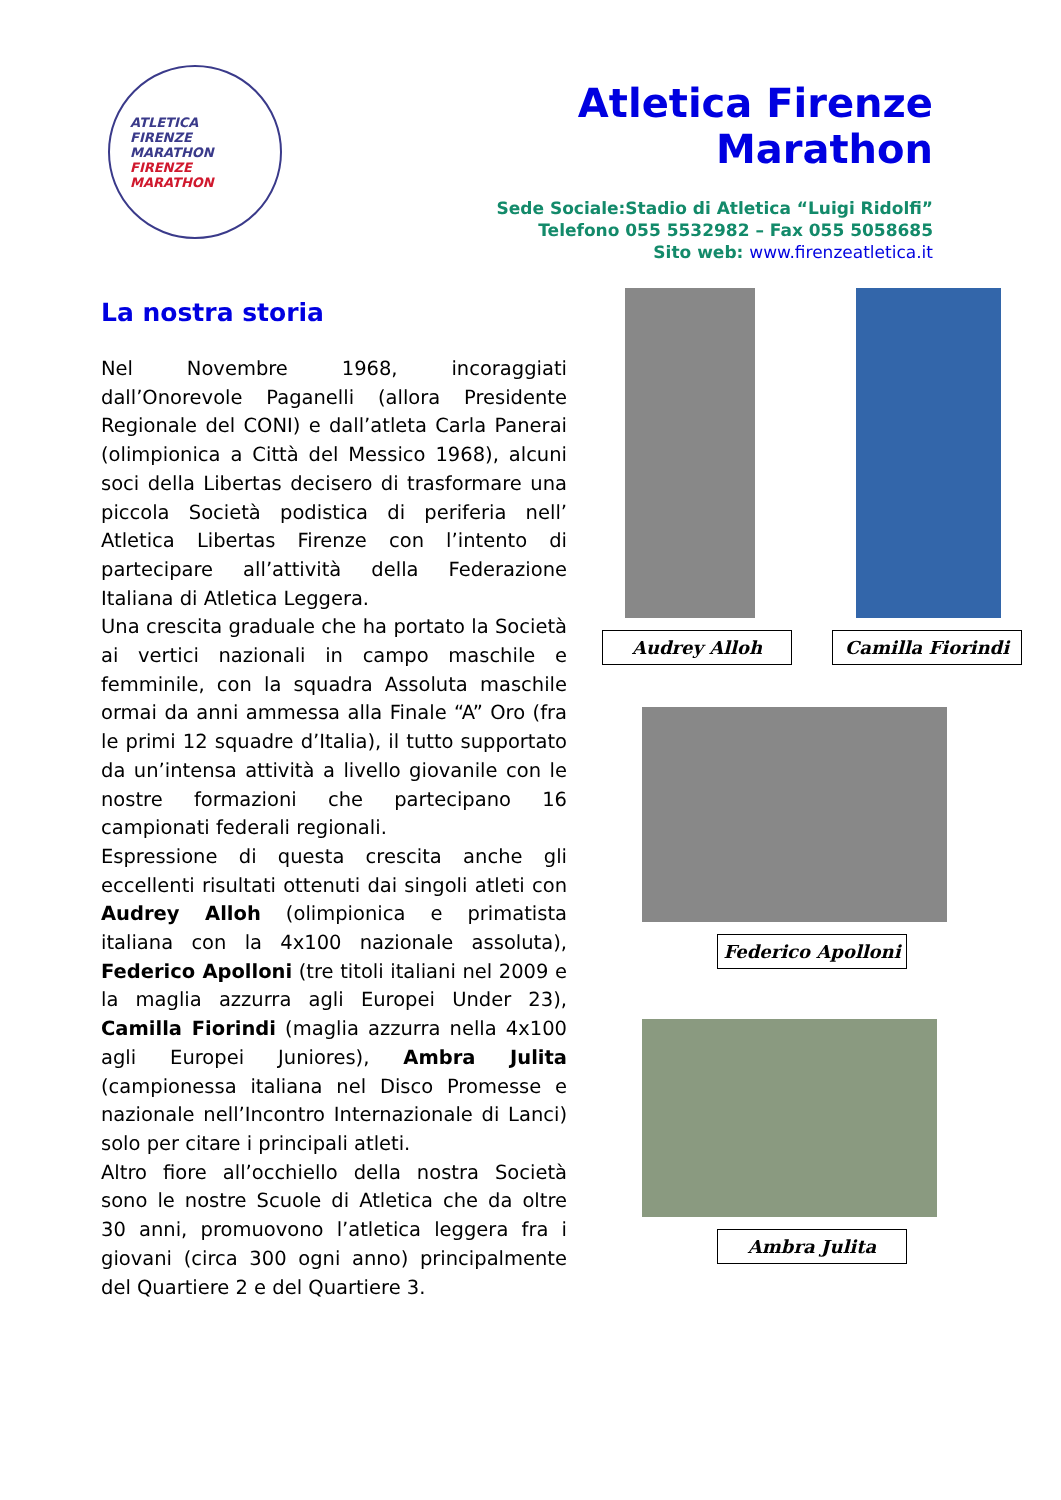ATLETICA
FIRENZE
MARATHON
FIRENZE MARATHON
Atletica Firenze Marathon
Sede Sociale:Stadio di Atletica “Luigi Ridolfi”
Telefono 055 5532982 – Fax 055 5058685
Sito web: www.firenzeatletica.it
La nostra storia
Nel Novembre 1968, incoraggiati dall’Onorevole Paganelli (allora Presidente Regionale del CONI) e dall’atleta Carla Panerai (olimpionica a Città del Messico 1968), alcuni soci della Libertas decisero di trasformare una piccola Società podistica di periferia nell’ Atletica Libertas Firenze con l’intento di partecipare all’attività della Federazione Italiana di Atletica Leggera.
Una crescita graduale che ha portato la Società ai vertici nazionali in campo maschile e femminile, con la squadra Assoluta maschile ormai da anni ammessa alla Finale “A” Oro (fra le primi 12 squadre d’Italia), il tutto supportato da un’intensa attività a livello giovanile con le nostre formazioni che partecipano 16 campionati federali regionali.
Espressione di questa crescita anche gli eccellenti risultati ottenuti dai singoli atleti con Audrey Alloh (olimpionica e primatista italiana con la 4x100 nazionale assoluta), Federico Apolloni (tre titoli italiani nel 2009 e la maglia azzurra agli Europei Under 23), Camilla Fiorindi (maglia azzurra nella 4x100 agli Europei Juniores), Ambra Julita (campionessa italiana nel Disco Promesse e nazionale nell’Incontro Internazionale di Lanci) solo per citare i principali atleti.
Altro fiore all’occhiello della nostra Società sono le nostre Scuole di Atletica che da oltre 30 anni, promuovono l’atletica leggera fra i giovani (circa 300 ogni anno) principalmente del Quartiere 2 e del Quartiere 3.
Audrey Alloh Camilla Fiorindi
Federico Apolloni
Ambra Julita